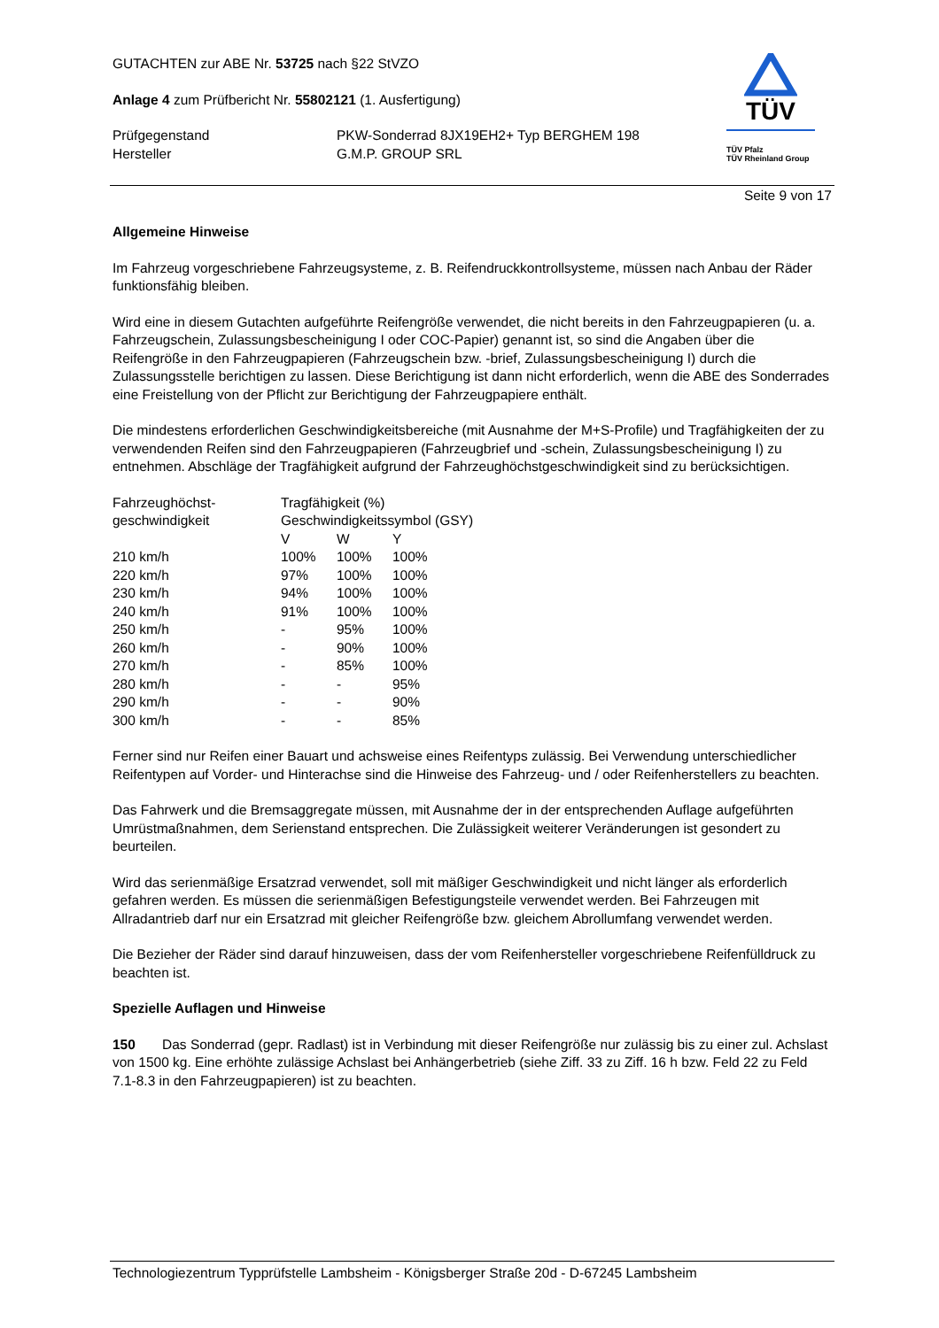TÜV
TÜV Pfalz
TÜV Rheinland Group
GUTACHTEN zur ABE Nr. 53725 nach §22 StVZO
Anlage 4 zum Prüfbericht Nr. 55802121 (1. Ausfertigung)
| Prüfgegenstand | PKW-Sonderrad 8JX19EH2+ Typ BERGHEM 198 |
| Hersteller | G.M.P. GROUP SRL |
Seite 9 von 17
Allgemeine Hinweise
Im Fahrzeug vorgeschriebene Fahrzeugsysteme, z. B. Reifendruckkontrollsysteme, müssen nach Anbau der Räder funktionsfähig bleiben.
Wird eine in diesem Gutachten aufgeführte Reifengröße verwendet, die nicht bereits in den Fahrzeugpapieren (u. a. Fahrzeugschein, Zulassungsbescheinigung I oder COC-Papier) genannt ist, so sind die Angaben über die Reifengröße in den Fahrzeugpapieren (Fahrzeugschein bzw. -brief, Zulassungsbescheinigung I) durch die Zulassungsstelle berichtigen zu lassen. Diese Berichtigung ist dann nicht erforderlich, wenn die ABE des Sonderrades eine Freistellung von der Pflicht zur Berichtigung der Fahrzeugpapiere enthält.
Die mindestens erforderlichen Geschwindigkeitsbereiche (mit Ausnahme der M+S-Profile) und Tragfähigkeiten der zu verwendenden Reifen sind den Fahrzeugpapieren (Fahrzeugbrief und -schein, Zulassungsbescheinigung I) zu entnehmen. Abschläge der Tragfähigkeit aufgrund der Fahrzeughöchstgeschwindigkeit sind zu berücksichtigen.
| Fahrzeughöchst- geschwindigkeit | Tragfähigkeit (%) Geschwindigkeitssymbol (GSY) | | |
| --- | --- | --- | --- |
| | V | W | Y |
| 210 km/h | 100% | 100% | 100% |
| 220 km/h | 97% | 100% | 100% |
| 230 km/h | 94% | 100% | 100% |
| 240 km/h | 91% | 100% | 100% |
| 250 km/h | - | 95% | 100% |
| 260 km/h | - | 90% | 100% |
| 270 km/h | - | 85% | 100% |
| 280 km/h | - | - | 95% |
| 290 km/h | - | - | 90% |
| 300 km/h | - | - | 85% |
Ferner sind nur Reifen einer Bauart und achsweise eines Reifentyps zulässig. Bei Verwendung unterschiedlicher Reifentypen auf Vorder- und Hinterachse sind die Hinweise des Fahrzeug- und / oder Reifenherstellers zu beachten.
Das Fahrwerk und die Bremsaggregate müssen, mit Ausnahme der in der entsprechenden Auflage aufgeführten Umrüstmaßnahmen, dem Serienstand entsprechen. Die Zulässigkeit weiterer Veränderungen ist gesondert zu beurteilen.
Wird das serienmäßige Ersatzrad verwendet, soll mit mäßiger Geschwindigkeit und nicht länger als erforderlich gefahren werden. Es müssen die serienmäßigen Befestigungsteile verwendet werden. Bei Fahrzeugen mit Allradantrieb darf nur ein Ersatzrad mit gleicher Reifengröße bzw. gleichem Abrollumfang verwendet werden.
Die Bezieher der Räder sind darauf hinzuweisen, dass der vom Reifenhersteller vorgeschriebene Reifenfülldruck zu beachten ist.
Spezielle Auflagen und Hinweise
150 Das Sonderrad (gepr. Radlast) ist in Verbindung mit dieser Reifengröße nur zulässig bis zu einer zul. Achslast von 1500 kg. Eine erhöhte zulässige Achslast bei Anhängerbetrieb (siehe Ziff. 33 zu Ziff. 16 h bzw. Feld 22 zu Feld 7.1-8.3 in den Fahrzeugpapieren) ist zu beachten.
Technologiezentrum Typprüfstelle Lambsheim - Königsberger Straße 20d - D-67245 Lambsheim